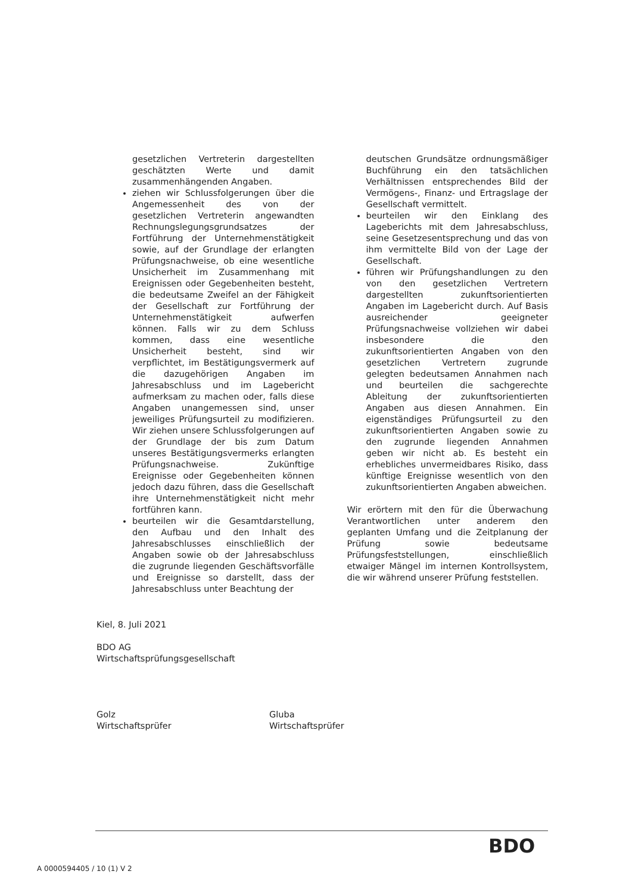gesetzlichen Vertreterin dargestellten geschätzten Werte und damit zusammenhängenden Angaben.
ziehen wir Schlussfolgerungen über die Angemessenheit des von der gesetzlichen Vertreterin angewandten Rechnungslegungsgrundsatzes der Fortführung der Unternehmenstätigkeit sowie, auf der Grundlage der erlangten Prüfungsnachweise, ob eine wesentliche Unsicherheit im Zusammenhang mit Ereignissen oder Gegebenheiten besteht, die bedeutsame Zweifel an der Fähigkeit der Gesellschaft zur Fortführung der Unternehmenstätigkeit aufwerfen können. Falls wir zu dem Schluss kommen, dass eine wesentliche Unsicherheit besteht, sind wir verpflichtet, im Bestätigungsvermerk auf die dazugehörigen Angaben im Jahresabschluss und im Lagebericht aufmerksam zu machen oder, falls diese Angaben unangemessen sind, unser jeweiliges Prüfungsurteil zu modifizieren. Wir ziehen unsere Schlussfolgerungen auf der Grundlage der bis zum Datum unseres Bestätigungsvermerks erlangten Prüfungsnachweise. Zukünftige Ereignisse oder Gegebenheiten können jedoch dazu führen, dass die Gesellschaft ihre Unternehmenstätigkeit nicht mehr fortführen kann.
beurteilen wir die Gesamtdarstellung, den Aufbau und den Inhalt des Jahresabschlusses einschließlich der Angaben sowie ob der Jahresabschluss die zugrunde liegenden Geschäftsvorfälle und Ereignisse so darstellt, dass der Jahresabschluss unter Beachtung der
deutschen Grundsätze ordnungsmäßiger Buchführung ein den tatsächlichen Verhältnissen entsprechendes Bild der Vermögens-, Finanz- und Ertragslage der Gesellschaft vermittelt.
beurteilen wir den Einklang des Lageberichts mit dem Jahresabschluss, seine Gesetzesentsprechung und das von ihm vermittelte Bild von der Lage der Gesellschaft.
führen wir Prüfungshandlungen zu den von den gesetzlichen Vertretern dargestellten zukunftsorientierten Angaben im Lagebericht durch. Auf Basis ausreichender geeigneter Prüfungsnachweise vollziehen wir dabei insbesondere die den zukunftsorientierten Angaben von den gesetzlichen Vertretern zugrunde gelegten bedeutsamen Annahmen nach und beurteilen die sachgerechte Ableitung der zukunftsorientierten Angaben aus diesen Annahmen. Ein eigenständiges Prüfungsurteil zu den zukunftsorientierten Angaben sowie zu den zugrunde liegenden Annahmen geben wir nicht ab. Es besteht ein erhebliches unvermeidbares Risiko, dass künftige Ereignisse wesentlich von den zukunftsorientierten Angaben abweichen.
Wir erörtern mit den für die Überwachung Verantwortlichen unter anderem den geplanten Umfang und die Zeitplanung der Prüfung sowie bedeutsame Prüfungsfeststellungen, einschließlich etwaiger Mängel im internen Kontrollsystem, die wir während unserer Prüfung feststellen.
Kiel, 8. Juli 2021
BDO AG
Wirtschaftsprüfungsgesellschaft
Golz
Wirtschaftsprüfer
Gluba
Wirtschaftsprüfer
BDO
A 0000594405 / 10 (1) V 2